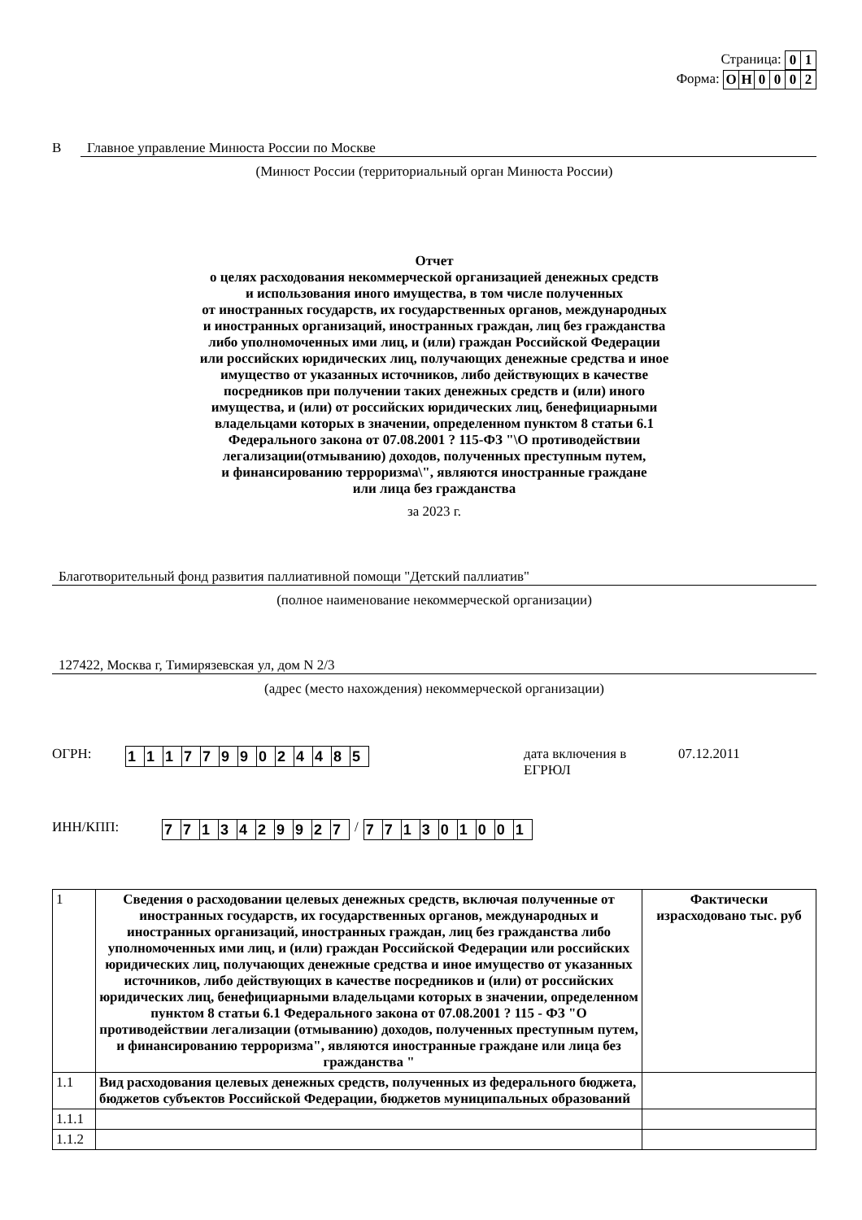Страница:
| 0 | 1 |
Форма:
| О | Н | 0 | 0 | 0 | 2 |
В Главное управление Минюста России по Москве
(Минюст России (территориальный орган Минюста России)
Отчет
о целях расходования некоммерческой организацией денежных средств
и использования иного имущества, в том числе полученных
от иностранных государств, их государственных органов, международных
и иностранных организаций, иностранных граждан, лиц без гражданства
либо уполномоченных ими лиц, и (или) граждан Российской Федерации
или российских юридических лиц, получающих денежные средства и иное
имущество от указанных источников, либо действующих в качестве
посредников при получении таких денежных средств и (или) иного
имущества, и (или) от российских юридических лиц, бенефициарными
владельцами которых в значении, определенном пунктом 8 статьи 6.1
Федерального закона от 07.08.2001 ? 115-ФЗ "\О противодействии
легализации(отмыванию) доходов, полученных преступным путем,
и финансированию терроризма\", являются иностранные граждане
или лица без гражданства
за 2023 г.
Благотворительный фонд развития паллиативной помощи "Детский паллиатив"
(полное наименование некоммерческой организации)
127422, Москва г, Тимирязевская ул, дом N 2/3
(адрес (место нахождения) некоммерческой организации)
ОГРН:
| 1 | 1 | 1 | 7 | 7 | 9 | 9 | 0 | 2 | 4 | 4 | 8 | 5 |
дата включения в ЕГРЮЛ 07.12.2011
ИНН/КПП:
| 7 | 7 | 1 | 3 | 4 | 2 | 9 | 9 | 2 | 7 |
/
| 7 | 7 | 1 | 3 | 0 | 1 | 0 | 0 | 1 |
| 1 | Сведения о расходовании целевых денежных средств, включая полученные от иностранных государств, их государственных органов, международных и иностранных организаций, иностранных граждан, лиц без гражданства либо уполномоченных ими лиц, и (или) граждан Российской Федерации или российских юридических лиц, получающих денежные средства и иное имущество от указанных источников, либо действующих в качестве посредников и (или) от российских юридических лиц, бенефициарными владельцами которых в значении, определенном пунктом 8 статьи 6.1 Федерального закона от 07.08.2001 ? 115 - ФЗ "О противодействии легализации (отмыванию) доходов, полученных преступным путем, и финансированию терроризма", являются иностранные граждане или лица без гражданства " | Фактически израсходовано тыс. руб |
| 1.1 | Вид расходования целевых денежных средств, полученных из федерального бюджета, бюджетов субъектов Российской Федерации, бюджетов муниципальных образований | |
| 1.1.1 | | |
| 1.1.2 | | |